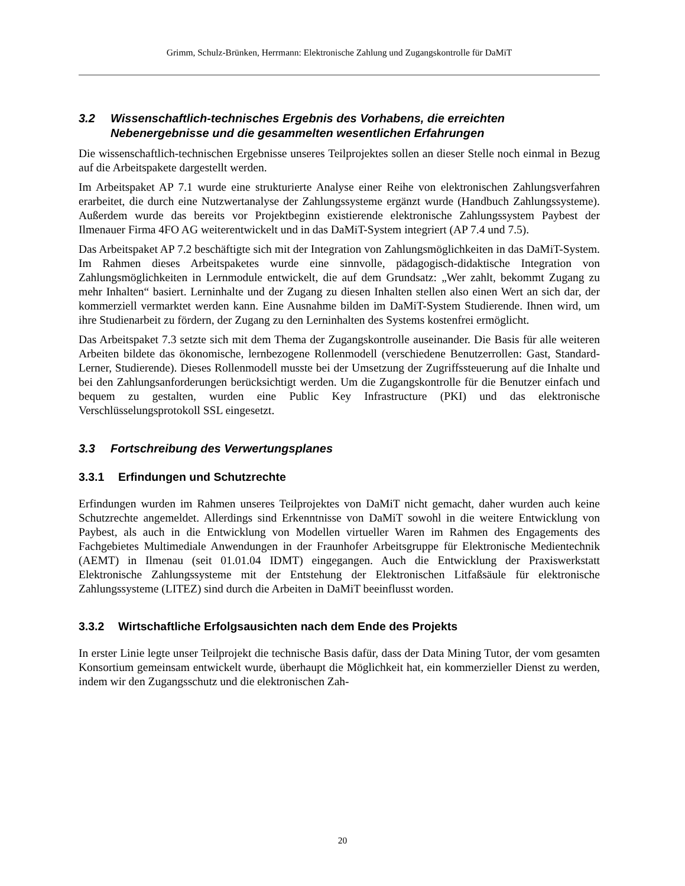Grimm, Schulz-Brünken, Herrmann: Elektronische Zahlung und Zugangskontrolle für DaMiT
3.2 Wissenschaftlich-technisches Ergebnis des Vorhabens, die erreichten Nebenergebnisse und die gesammelten wesentlichen Erfahrungen
Die wissenschaftlich-technischen Ergebnisse unseres Teilprojektes sollen an dieser Stelle noch einmal in Bezug auf die Arbeitspakete dargestellt werden.
Im Arbeitspaket AP 7.1 wurde eine strukturierte Analyse einer Reihe von elektronischen Zahlungsverfahren erarbeitet, die durch eine Nutzwertanalyse der Zahlungssysteme ergänzt wurde (Handbuch Zahlungssysteme). Außerdem wurde das bereits vor Projektbeginn existierende elektronische Zahlungssystem Paybest der Ilmenauer Firma 4FO AG weiterentwickelt und in das DaMiT-System integriert (AP 7.4 und 7.5).
Das Arbeitspaket AP 7.2 beschäftigte sich mit der Integration von Zahlungsmöglichkeiten in das DaMiT-System. Im Rahmen dieses Arbeitspaketes wurde eine sinnvolle, pädagogisch-didaktische Integration von Zahlungsmöglichkeiten in Lernmodule entwickelt, die auf dem Grundsatz: „Wer zahlt, bekommt Zugang zu mehr Inhalten“ basiert. Lerninhalte und der Zugang zu diesen Inhalten stellen also einen Wert an sich dar, der kommerziell vermarktet werden kann. Eine Ausnahme bilden im DaMiT-System Studierende. Ihnen wird, um ihre Studienarbeit zu fördern, der Zugang zu den Lerninhalten des Systems kostenfrei ermöglicht.
Das Arbeitspaket 7.3 setzte sich mit dem Thema der Zugangskontrolle auseinander. Die Basis für alle weiteren Arbeiten bildete das ökonomische, lernbezogene Rollenmodell (verschiedene Benutzerrollen: Gast, Standard-Lerner, Studierende). Dieses Rollenmodell musste bei der Umsetzung der Zugriffssteuerung auf die Inhalte und bei den Zahlungsanforderungen berücksichtigt werden. Um die Zugangskontrolle für die Benutzer einfach und bequem zu gestalten, wurden eine Public Key Infrastructure (PKI) und das elektronische Verschlüsselungsprotokoll SSL eingesetzt.
3.3 Fortschreibung des Verwertungsplanes
3.3.1 Erfindungen und Schutzrechte
Erfindungen wurden im Rahmen unseres Teilprojektes von DaMiT nicht gemacht, daher wurden auch keine Schutzrechte angemeldet. Allerdings sind Erkenntnisse von DaMiT sowohl in die weitere Entwicklung von Paybest, als auch in die Entwicklung von Modellen virtueller Waren im Rahmen des Engagements des Fachgebietes Multimediale Anwendungen in der Fraunhofer Arbeitsgruppe für Elektronische Medientechnik (AEMT) in Ilmenau (seit 01.01.04 IDMT) eingegangen. Auch die Entwicklung der Praxiswerkstatt Elektronische Zahlungssysteme mit der Entstehung der Elektronischen Litfaßsäule für elektronische Zahlungssysteme (LITEZ) sind durch die Arbeiten in DaMiT beeinflusst worden.
3.3.2 Wirtschaftliche Erfolgsausichten nach dem Ende des Projekts
In erster Linie legte unser Teilprojekt die technische Basis dafür, dass der Data Mining Tutor, der vom gesamten Konsortium gemeinsam entwickelt wurde, überhaupt die Möglichkeit hat, ein kommerzieller Dienst zu werden, indem wir den Zugangsschutz und die elektronischen Zah-
20